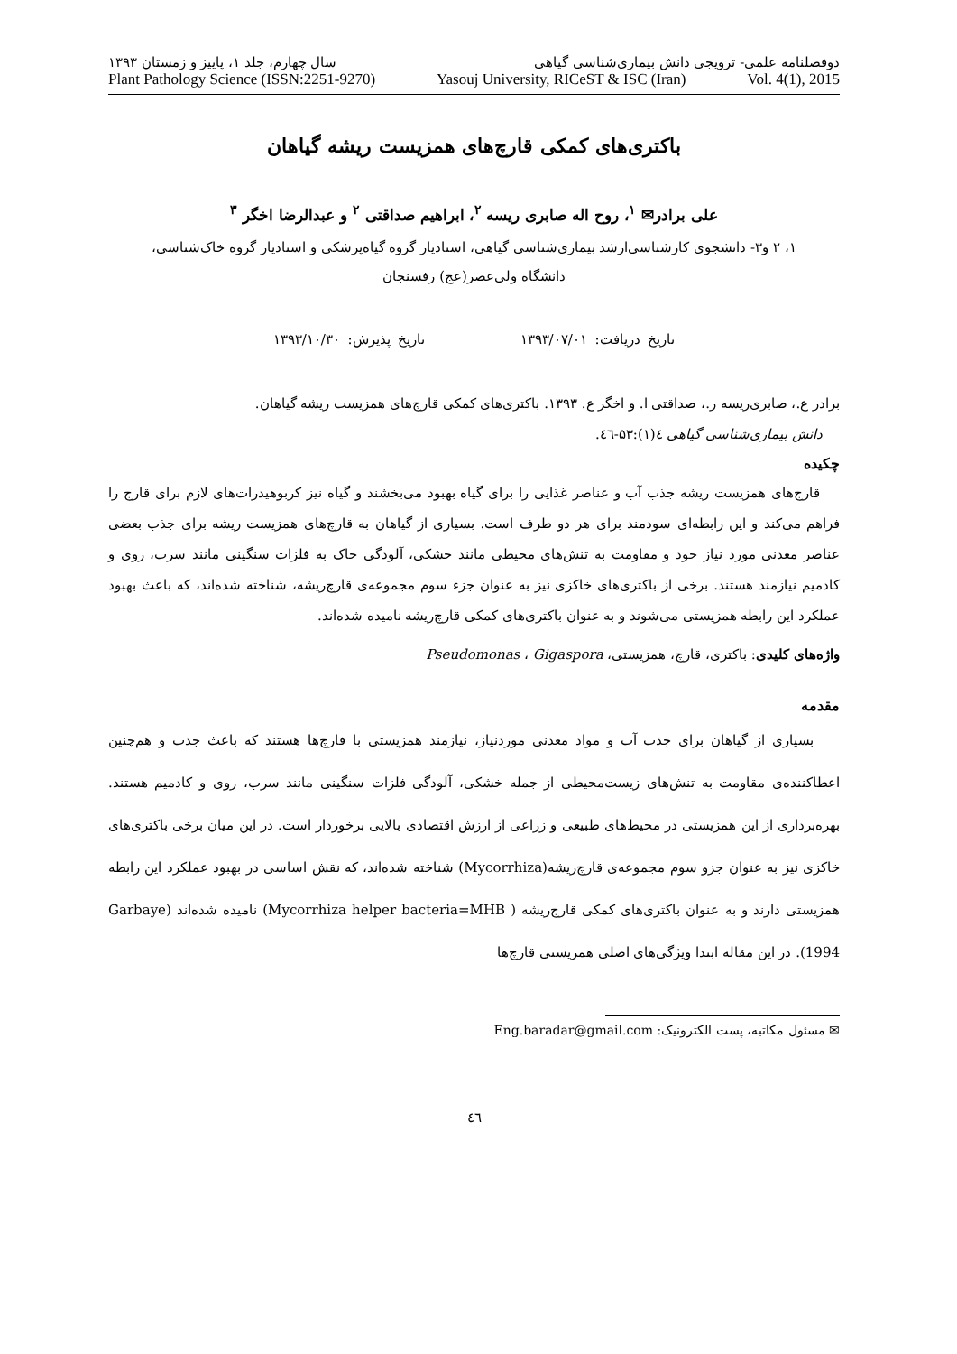دوفصلنامه علمی- ترویجی دانش بیماری‌شناسی گیاهی سال چهارم، جلد ۱، پاییز و زمستان ۱۳۹۳
Plant Pathology Science (ISSN:2251-9270) Yasouj University, RICeST & ISC (Iran) Vol. 4(1), 2015
باکتری‌های کمکی قارچ‌های همزیست ریشه گیاهان
علی برادر✉ <sup>۱</sup>، روح اله صابری ریسه <sup>۲</sup>، ابراهیم صداقتی <sup>۲</sup> و عبدالرضا اخگر <sup>۳</sup>
۱، ۲ و۳- دانشجوی کارشناسی‌ارشد بیماری‌شناسی گیاهی، استادیار گروه گیاه‌پزشکی و استادیار گروه خاک‌شناسی،
دانشگاه ولی‌عصر(عج) رفسنجان
تاریخ دریافت: ۱۳۹۳/۰۷/۰۱ تاریخ پذیرش: ۱۳۹۳/۱۰/۳۰
برادر ع.، صابری‌ریسه ر.، صداقتی ا. و اخگر ع. ۱۳۹۳. باکتری‌های کمکی قارچ‌های همزیست ریشه گیاهان.
دانش بیماری‌شناسی گیاهی ٤(۱):۵۳-٤٦.
چکیده
قارچ‌های همزیست ریشه جذب آب و عناصر غذایی را برای گیاه بهبود می‌بخشند و گیاه نیز کربوهیدرات‌های لازم برای قارچ را فراهم می‌کند و این رابطه‌ای سودمند برای هر دو طرف است. بسیاری از گیاهان به قارچ‌های همزیست ریشه برای جذب بعضی عناصر معدنی مورد نیاز خود و مقاومت به تنش‌های محیطی مانند خشکی، آلودگی خاک به فلزات سنگینی مانند سرب، روی و کادمیم نیازمند هستند. برخی از باکتری‌های خاکزی نیز به عنوان جزء سوم مجموعه‌ی قارچ‌ریشه، شناخته شده‌اند، که باعث بهبود عملکرد این رابطه همزیستی می‌شوند و به عنوان باکتری‌های کمکی قارچ‌ریشه نامیده شده‌اند.
واژه‌های کلیدی: باکتری، قارچ، همزیستی، Pseudomonas ، Gigaspora
مقدمه
بسیاری از گیاهان برای جذب آب و مواد معدنی موردنیاز، نیازمند همزیستی با قارچ‌ها هستند که باعث جذب و هم‌چنین اعطاکننده‌ی مقاومت به تنش‌های زیست‌محیطی از جمله خشکی، آلودگی فلزات سنگینی مانند سرب، روی و کادمیم هستند. بهره‌برداری از این همزیستی در محیط‌های طبیعی و زراعی از ارزش اقتصادی بالایی برخوردار است. در این میان برخی باکتری‌های خاکزی نیز به عنوان جزو سوم مجموعه‌ی قارچ‌ریشه(Mycorrhiza) شناخته شده‌اند، که نقش اساسی در بهبود عملکرد این رابطه همزیستی دارند و به عنوان باکتری‌های کمکی قارچ‌ریشه ( Mycorrhiza helper bacteria=MHB) نامیده شده‌اند (Garbaye 1994). در این مقاله ابتدا ویژگی‌های اصلی همزیستی قارچ‌ها
✉ مسئول مکاتبه، پست الکترونیک: Eng.baradar@gmail.com
٤٦